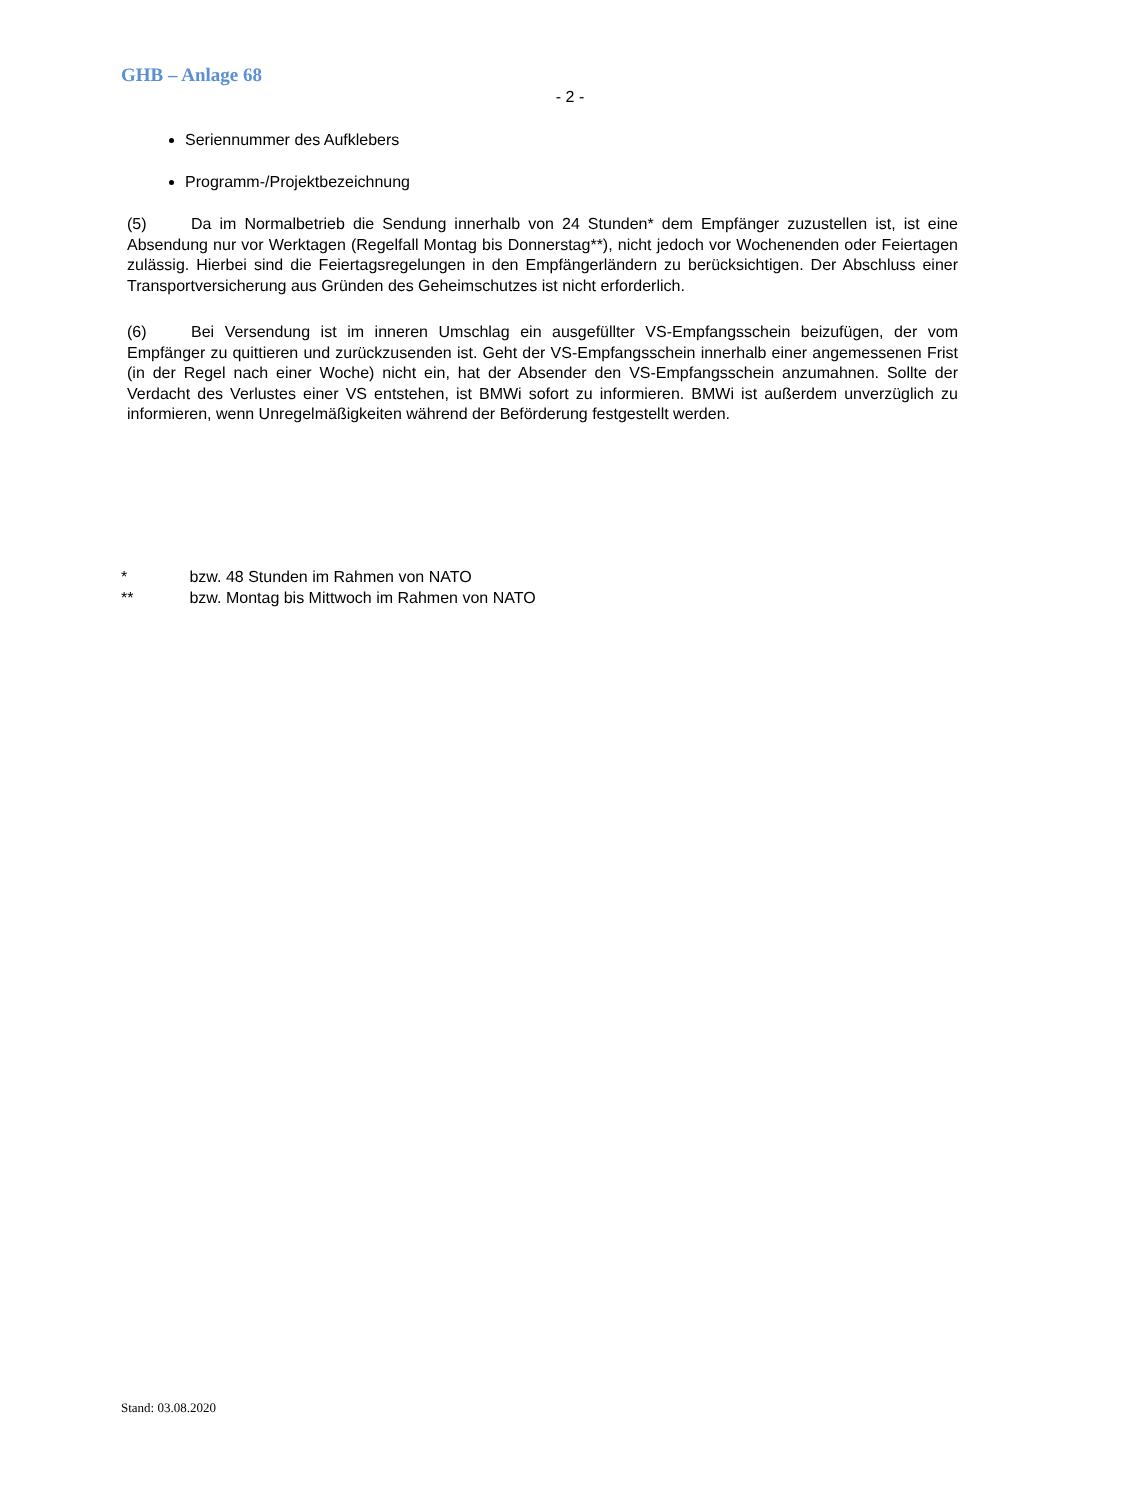GHB – Anlage 68
- 2 -
Seriennummer des Aufklebers
Programm-/Projektbezeichnung
(5) Da im Normalbetrieb die Sendung innerhalb von 24 Stunden* dem Empfänger zuzustellen ist, ist eine Absendung nur vor Werktagen (Regelfall Montag bis Donnerstag**), nicht jedoch vor Wochenenden oder Feiertagen zulässig. Hierbei sind die Feiertagsregelungen in den Empfängerländern zu berücksichtigen. Der Abschluss einer Transportversicherung aus Gründen des Geheimschutzes ist nicht erforderlich.
(6) Bei Versendung ist im inneren Umschlag ein ausgefüllter VS-Empfangsschein beizufügen, der vom Empfänger zu quittieren und zurückzusenden ist. Geht der VS-Empfangsschein innerhalb einer angemessenen Frist (in der Regel nach einer Woche) nicht ein, hat der Absender den VS-Empfangsschein anzumahnen. Sollte der Verdacht des Verlustes einer VS entstehen, ist BMWi sofort zu informieren. BMWi ist außerdem unverzüglich zu informieren, wenn Unregelmäßigkeiten während der Beförderung festgestellt werden.
* bzw. 48 Stunden im Rahmen von NATO
** bzw. Montag bis Mittwoch im Rahmen von NATO
Stand: 03.08.2020